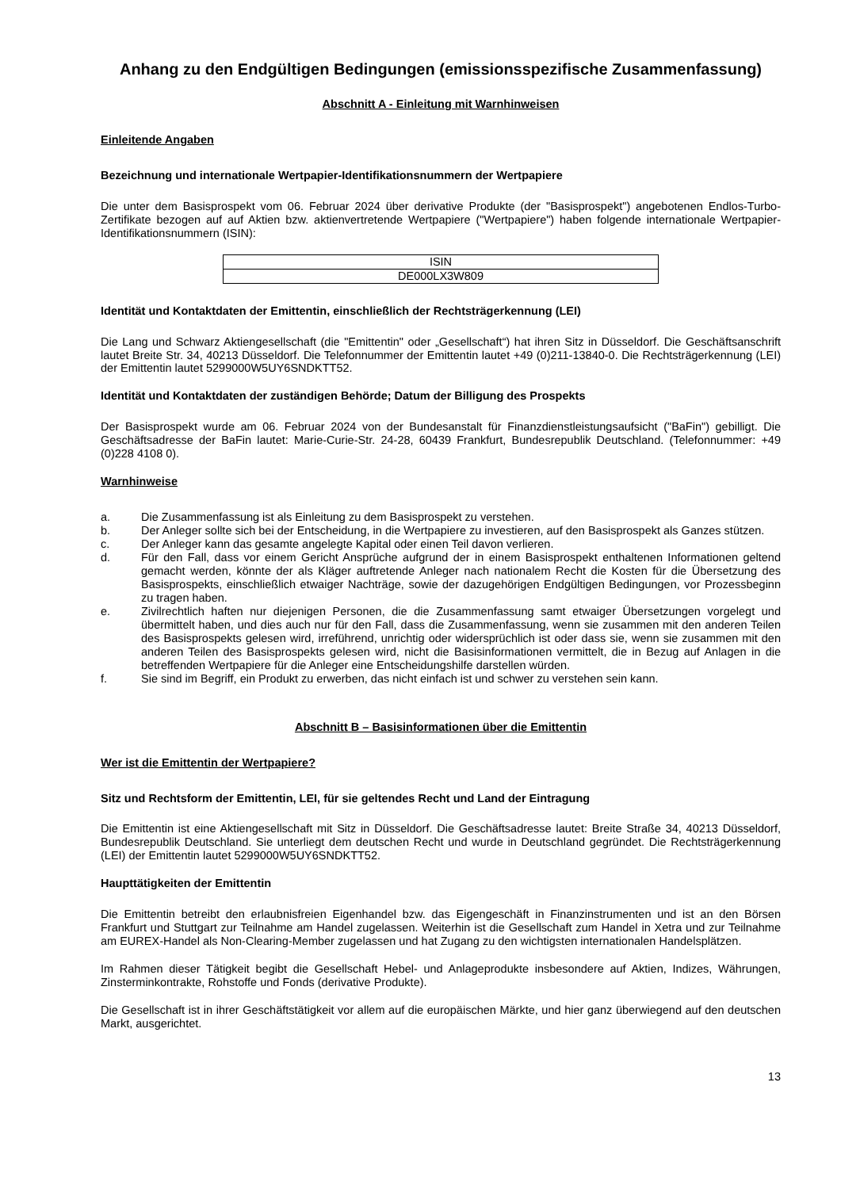Anhang zu den Endgültigen Bedingungen (emissionsspezifische Zusammenfassung)
Abschnitt A - Einleitung mit Warnhinweisen
Einleitende Angaben
Bezeichnung und internationale Wertpapier-Identifikationsnummern der Wertpapiere
Die unter dem Basisprospekt vom 06. Februar 2024 über derivative Produkte (der "Basisprospekt") angebotenen Endlos-Turbo-Zertifikate bezogen auf auf Aktien bzw. aktienvertretende Wertpapiere ("Wertpapiere") haben folgende internationale Wertpapier-Identifikationsnummern (ISIN):
| ISIN |
| --- |
| DE000LX3W809 |
Identität und Kontaktdaten der Emittentin, einschließlich der Rechtsträgerkennung (LEI)
Die Lang und Schwarz Aktiengesellschaft (die "Emittentin" oder „Gesellschaft“) hat ihren Sitz in Düsseldorf. Die Geschäftsanschrift lautet Breite Str. 34, 40213 Düsseldorf. Die Telefonnummer der Emittentin lautet +49 (0)211-13840-0. Die Rechtsträgerkennung (LEI) der Emittentin lautet 5299000W5UY6SNDKTT52.
Identität und Kontaktdaten der zuständigen Behörde; Datum der Billigung des Prospekts
Der Basisprospekt wurde am 06. Februar 2024 von der Bundesanstalt für Finanzdienstleistungsaufsicht ("BaFin") gebilligt. Die Geschäftsadresse der BaFin lautet: Marie-Curie-Str. 24-28, 60439 Frankfurt, Bundesrepublik Deutschland. (Telefonnummer: +49 (0)228 4108 0).
Warnhinweise
a. Die Zusammenfassung ist als Einleitung zu dem Basisprospekt zu verstehen.
b. Der Anleger sollte sich bei der Entscheidung, in die Wertpapiere zu investieren, auf den Basisprospekt als Ganzes stützen.
c. Der Anleger kann das gesamte angelegte Kapital oder einen Teil davon verlieren.
d. Für den Fall, dass vor einem Gericht Ansprüche aufgrund der in einem Basisprospekt enthaltenen Informationen geltend gemacht werden, könnte der als Kläger auftretende Anleger nach nationalem Recht die Kosten für die Übersetzung des Basisprospekts, einschließlich etwaiger Nachträge, sowie der dazugehörigen Endgültigen Bedingungen, vor Prozessbeginn zu tragen haben.
e. Zivilrechtlich haften nur diejenigen Personen, die die Zusammenfassung samt etwaiger Übersetzungen vorgelegt und übermittelt haben, und dies auch nur für den Fall, dass die Zusammenfassung, wenn sie zusammen mit den anderen Teilen des Basisprospekts gelesen wird, irreführend, unrichtig oder widersprüchlich ist oder dass sie, wenn sie zusammen mit den anderen Teilen des Basisprospekts gelesen wird, nicht die Basisinformationen vermittelt, die in Bezug auf Anlagen in die betreffenden Wertpapiere für die Anleger eine Entscheidungshilfe darstellen würden.
f. Sie sind im Begriff, ein Produkt zu erwerben, das nicht einfach ist und schwer zu verstehen sein kann.
Abschnitt B – Basisinformationen über die Emittentin
Wer ist die Emittentin der Wertpapiere?
Sitz und Rechtsform der Emittentin, LEI, für sie geltendes Recht und Land der Eintragung
Die Emittentin ist eine Aktiengesellschaft mit Sitz in Düsseldorf. Die Geschäftsadresse lautet: Breite Straße 34, 40213 Düsseldorf, Bundesrepublik Deutschland. Sie unterliegt dem deutschen Recht und wurde in Deutschland gegründet. Die Rechtsträgerkennung (LEI) der Emittentin lautet 5299000W5UY6SNDKTT52.
Haupttätigkeiten der Emittentin
Die Emittentin betreibt den erlaubnisfreien Eigenhandel bzw. das Eigengeschäft in Finanzinstrumenten und ist an den Börsen Frankfurt und Stuttgart zur Teilnahme am Handel zugelassen. Weiterhin ist die Gesellschaft zum Handel in Xetra und zur Teilnahme am EUREX-Handel als Non-Clearing-Member zugelassen und hat Zugang zu den wichtigsten internationalen Handelsplätzen.
Im Rahmen dieser Tätigkeit begibt die Gesellschaft Hebel- und Anlageprodukte insbesondere auf Aktien, Indizes, Währungen, Zinsterminkontrakte, Rohstoffe und Fonds (derivative Produkte).
Die Gesellschaft ist in ihrer Geschäftstätigkeit vor allem auf die europäischen Märkte, und hier ganz überwiegend auf den deutschen Markt, ausgerichtet.
13